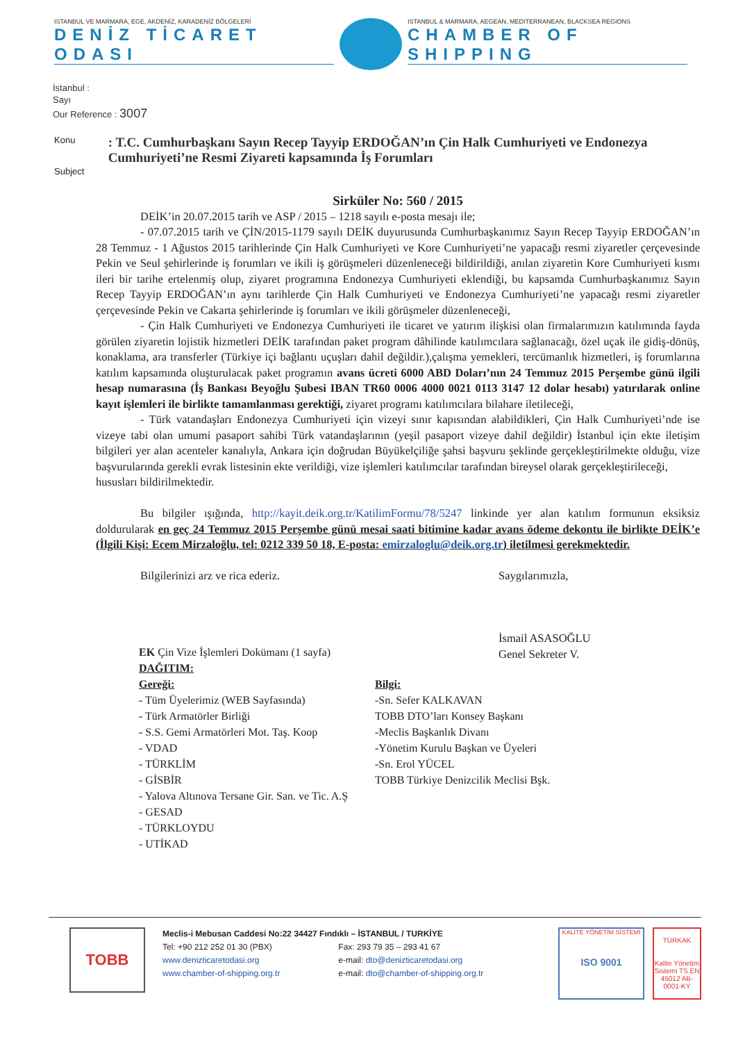ISTANBUL VE MARMARA, EGE, AKDENİZ, KARADENİZ BÖLGELERİ
DENİZ TİCARET ODASI
ISTANBUL & MARMARA, AEGEAN, MEDITERRANEAN, BLACKSEA REGIONS
CHAMBER OF SHIPPING
İstanbul :
Sayı
Our Reference : 3007
Konu
Subject
: T.C. Cumhurbaşkanı Sayın Recep Tayyip ERDOĞAN’ın Çin Halk Cumhuriyeti ve Endonezya Cumhuriyeti’ne Resmi Ziyareti kapsamında İş Forumları
Sirküler No: 560 / 2015
DEİK’in 20.07.2015 tarih ve ASP / 2015 – 1218 sayılı e-posta mesajı ile;
- 07.07.2015 tarih ve ÇİN/2015-1179 sayılı DEİK duyurusunda Cumhurbaşkanımız Sayın Recep Tayyip ERDOĞAN’ın 28 Temmuz - 1 Ağustos 2015 tarihlerinde Çin Halk Cumhuriyeti ve Kore Cumhuriyeti’ne yapacağı resmi ziyaretler çerçevesinde Pekin ve Seul şehirlerinde iş forumları ve ikili iş görüşmeleri düzenleneceği bildirildiği, anılan ziyaretin Kore Cumhuriyeti kısmı ileri bir tarihe ertelenmiş olup, ziyaret programına Endonezya Cumhuriyeti eklendiği, bu kapsamda Cumhurbaşkanımız Sayın Recep Tayyip ERDOĞAN’ın aynı tarihlerde Çin Halk Cumhuriyeti ve Endonezya Cumhuriyeti’ne yapacağı resmi ziyaretler çerçevesinde Pekin ve Cakarta şehirlerinde iş forumları ve ikili görüşmeler düzenleneceği,
- Çin Halk Cumhuriyeti ve Endonezya Cumhuriyeti ile ticaret ve yatırım ilişkisi olan firmalarımızın katılımında fayda görülen ziyaretin lojistik hizmetleri DEİK tarafından paket program dâhilinde katılımcılara sağlanacağı, özel uçak ile gidiş-dönüş, konaklama, ara transferler (Türkiye içi bağlantı uçuşları dahil değildir.),çalışma yemekleri, tercümanlık hizmetleri, iş forumlarına katılım kapsamında oluşturulacak paket programın avans ücreti 6000 ABD Doları’nın 24 Temmuz 2015 Perşembe günü ilgili hesap numarasına (İş Bankası Beyoğlu Şubesi IBAN TR60 0006 4000 0021 0113 3147 12 dolar hesabı) yatırılarak online kayıt işlemleri ile birlikte tamamlanması gerektiği, ziyaret programı katılımcılara bilahare iletileceği,
- Türk vatandaşları Endonezya Cumhuriyeti için vizeyi sınır kapısından alabildikleri, Çin Halk Cumhuriyeti’nde ise vizeye tabi olan umumi pasaport sahibi Türk vatandaşlarının (yeşil pasaport vizeye dahil değildir) İstanbul için ekte iletişim bilgileri yer alan acenteler kanalıyla, Ankara için doğrudan Büyükelçiliğe şahsi başvuru şeklinde gerçekleştirilmekte olduğu, vize başvurularında gerekli evrak listesinin ekte verildiği, vize işlemleri katılımcılar tarafından bireysel olarak gerçekleştirileceği,
hususları bildirilmektedir.
Bu bilgiler ışığında, http://kayit.deik.org.tr/KatilimFormu/78/5247 linkinde yer alan katılım formunun eksiksiz doldurularak en geç 24 Temmuz 2015 Perşembe günü mesai saati bitimine kadar avans ödeme dekontu ile birlikte DEİK’e (İlgili Kişi: Ecem Mirzaloğlu, tel: 0212 339 50 18, E-posta: emirzaloglu@deik.org.tr) iletilmesi gerekmektedir.
Bilgilerinizi arz ve rica ederiz. Saygılarımızla,
İsmail ASASOĞLU
Genel Sekreter V.
EK Çin Vize İşlemleri Dokümanı (1 sayfa)
DAĞITIM:
Gereği:
- Tüm Üyelerimiz (WEB Sayfasında)
- Türk Armatörler Birliği
- S.S. Gemi Armatörleri Mot. Taş. Koop
- VDAD
- TÜRKLİM
- GİSBİR
- Yalova Altınova Tersane Gir. San. ve Tic. A.Ş
- GESAD
- TÜRKLOYDU
- UTİKAD
Bilgi:
-Sn. Sefer KALKAVAN
TOBB DTO’ları Konsey Başkanı
-Meclis Başkanlık Divanı
-Yönetim Kurulu Başkan ve Üyeleri
-Sn. Erol YÜCEL
TOBB Türkiye Denizcilik Meclisi Bşk.
TOBB
Meclis-i Mebusan Caddesi No:22 34427 Fındıklı – İSTANBUL / TURKİYE
Tel: +90 212 252 01 30 (PBX) Fax: 293 79 35 – 293 41 67
www.denizticaretodasi.org e-mail: dto@denizticaretodasi.org
www.chamber-of-shipping.org.tr e-mail: dto@chamber-of-shipping.org.tr
KALİTE YÖNETİM SİSTEMİ
ISO 9001
TÜRKAK
Kalite Yönetim Sistemi TS EN 45012 AB-0001-KY